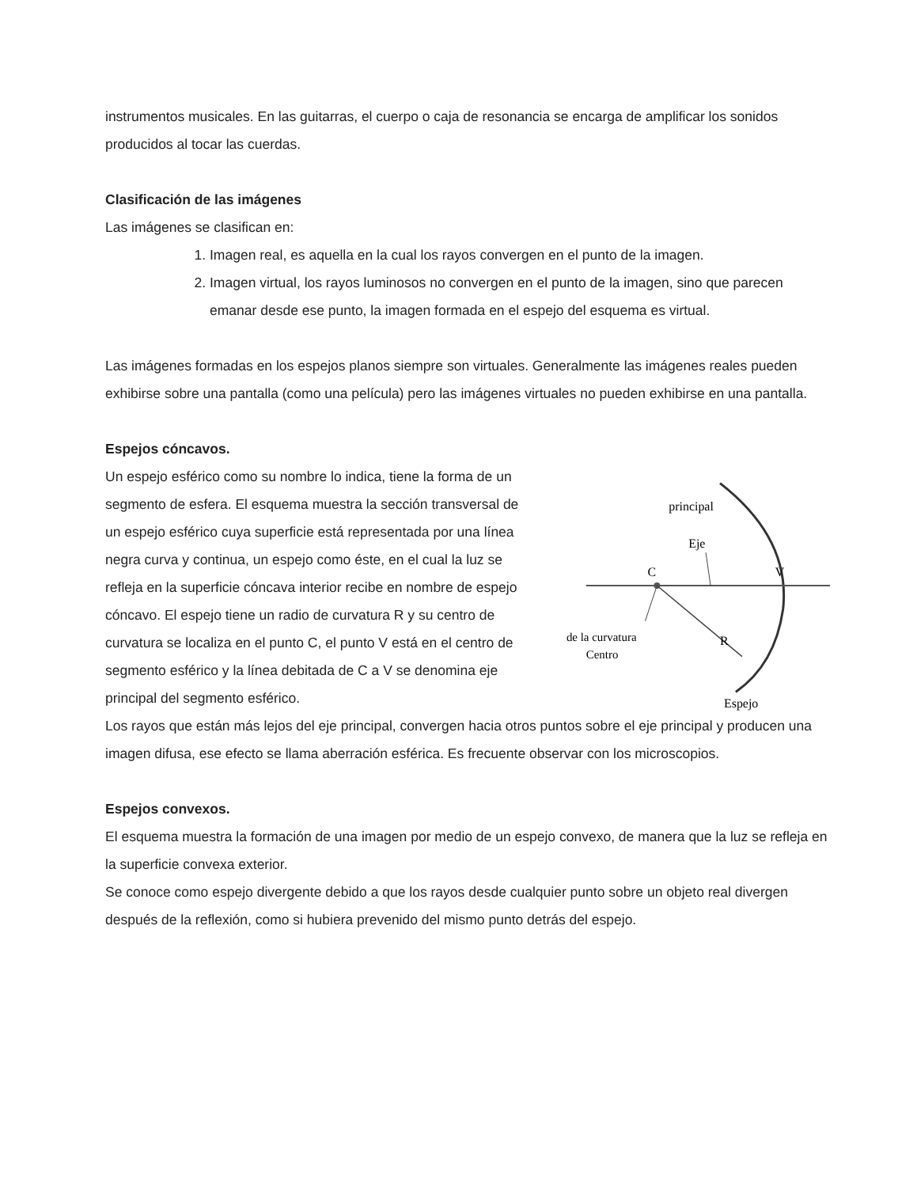instrumentos musicales. En las guitarras, el cuerpo o caja de resonancia se encarga de amplificar los sonidos producidos al tocar las cuerdas.
Clasificación de las imágenes
Las imágenes se clasifican en:
1. Imagen real, es aquella en la cual los rayos convergen en el punto de la imagen.
2. Imagen virtual, los rayos luminosos no convergen en el punto de la imagen, sino que parecen emanar desde ese punto, la imagen formada en el espejo del esquema es virtual.
Las imágenes formadas en los espejos planos siempre son virtuales. Generalmente las imágenes reales pueden exhibirse sobre una pantalla (como una película) pero las imágenes virtuales no pueden exhibirse en una pantalla.
Espejos cóncavos.
Un espejo esférico como su nombre lo indica, tiene la forma de un segmento de esfera. El esquema muestra la sección transversal de un espejo esférico cuya superficie está representada por una línea negra curva y continua, un espejo como éste, en el cual la luz se refleja en la superficie cóncava interior recibe en nombre de espejo cóncavo. El espejo tiene un radio de curvatura R y su centro de curvatura se localiza en el punto C, el punto V está en el centro de segmento esférico y la línea debitada de C a V se denomina eje principal del segmento esférico.
C
V
R
Eje
principal
de la curvatura
Centro
Espejo
Los rayos que están más lejos del eje principal, convergen hacia otros puntos sobre el eje principal y producen una imagen difusa, ese efecto se llama aberración esférica. Es frecuente observar con los microscopios.
Espejos convexos.
El esquema muestra la formación de una imagen por medio de un espejo convexo, de manera que la luz se refleja en la superficie convexa exterior.
Se conoce como espejo divergente debido a que los rayos desde cualquier punto sobre un objeto real divergen después de la reflexión, como si hubiera prevenido del mismo punto detrás del espejo.